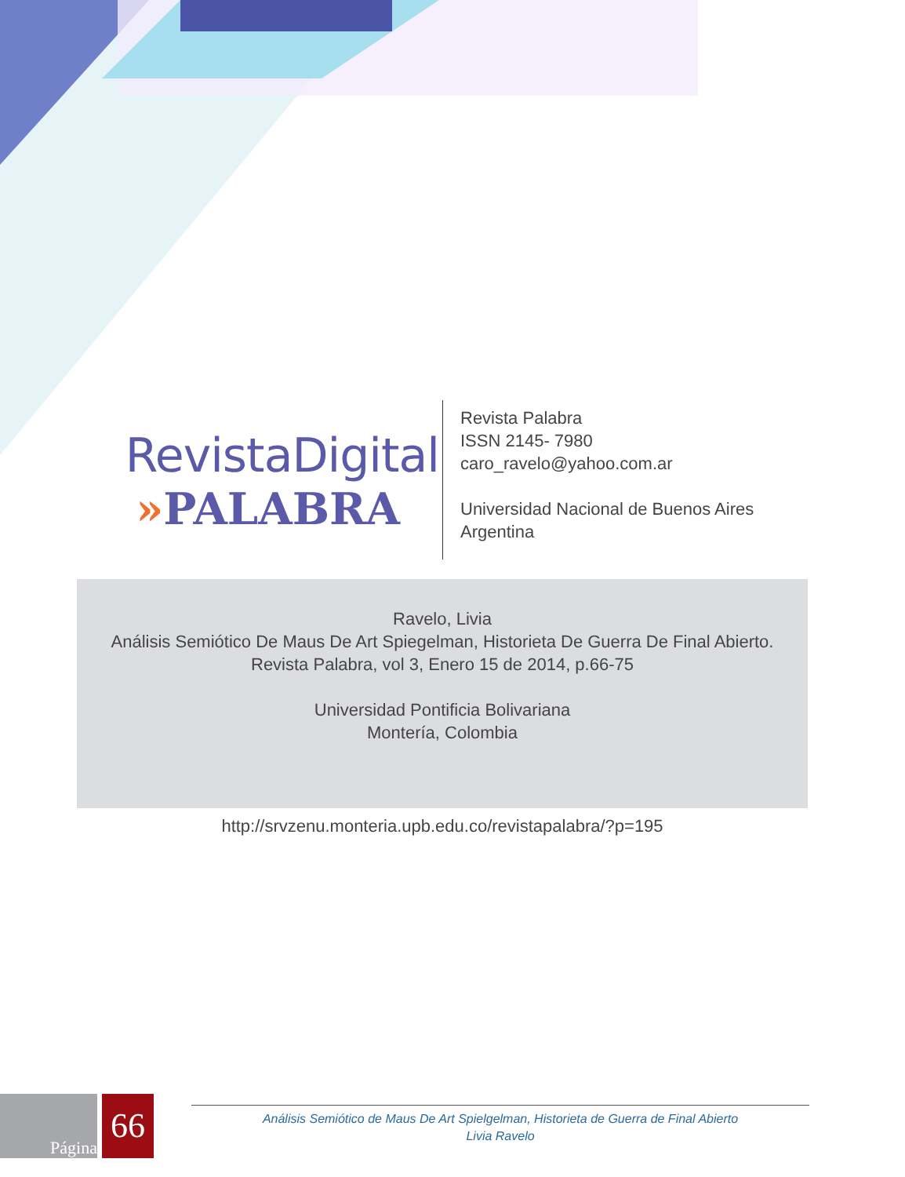RevistaDigital
»PALABRA
Revista Palabra
ISSN 2145- 7980
caro_ravelo@yahoo.com.ar
Universidad Nacional de Buenos Aires
Argentina
Ravelo, Livia
Análisis Semiótico De Maus De Art Spiegelman, Historieta De Guerra De Final Abierto.
Revista Palabra, vol 3, Enero 15 de 2014, p.66-75
Universidad Pontificia Bolivariana
Montería, Colombia
http://srvzenu.monteria.upb.edu.co/revistapalabra/?p=195
Página
66
Análisis Semiótico de Maus De Art Spielgelman, Historieta de Guerra de Final Abierto
Livia Ravelo